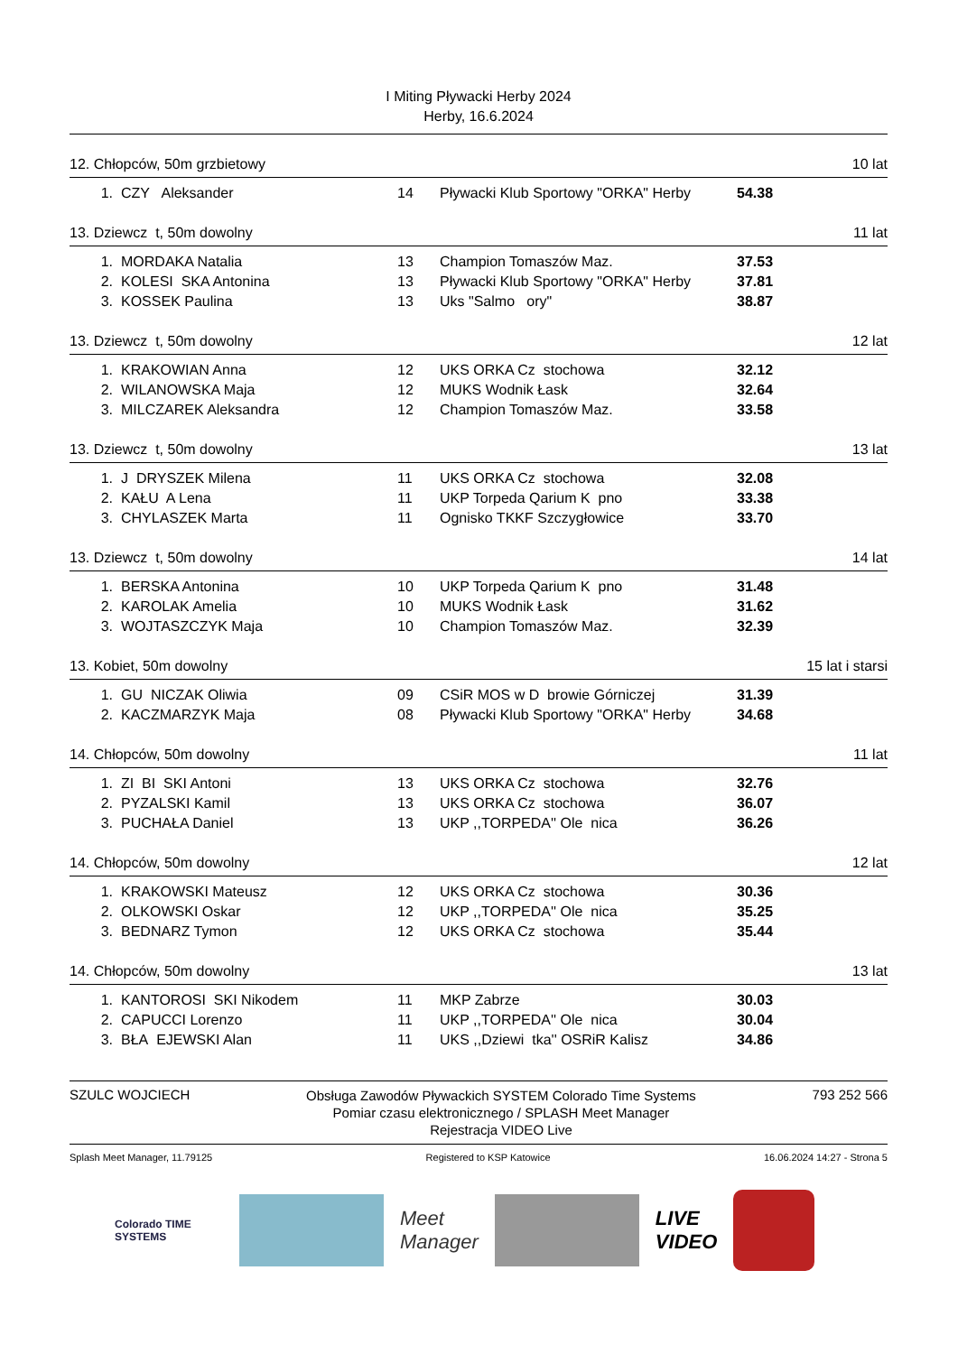I Miting Pływacki Herby 2024
Herby, 16.6.2024
12. Chłopców, 50m grzbietowy 10 lat
| 1. | CZY Aleksander | 14 | Pływacki Klub Sportowy "ORKA" Herby | 54.38 |
13. Dziewcz t, 50m dowolny 11 lat
| 1. | MORDAKA Natalia | 13 | Champion Tomaszów Maz. | 37.53 |
| 2. | KOLESI SKA Antonina | 13 | Pływacki Klub Sportowy "ORKA" Herby | 37.81 |
| 3. | KOSSEK Paulina | 13 | Uks "Salmo ory" | 38.87 |
13. Dziewcz t, 50m dowolny 12 lat
| 1. | KRAKOWIAN Anna | 12 | UKS ORKA Cz stochowa | 32.12 |
| 2. | WILANOWSKA Maja | 12 | MUKS Wodnik Łask | 32.64 |
| 3. | MILCZAREK Aleksandra | 12 | Champion Tomaszów Maz. | 33.58 |
13. Dziewcz t, 50m dowolny 13 lat
| 1. | J DRYSZEK Milena | 11 | UKS ORKA Cz stochowa | 32.08 |
| 2. | KAŁU A Lena | 11 | UKP Torpeda Qarium K pno | 33.38 |
| 3. | CHYLASZEK Marta | 11 | Ognisko TKKF Szczygłowice | 33.70 |
13. Dziewcz t, 50m dowolny 14 lat
| 1. | BERSKA Antonina | 10 | UKP Torpeda Qarium K pno | 31.48 |
| 2. | KAROLAK Amelia | 10 | MUKS Wodnik Łask | 31.62 |
| 3. | WOJTASZCZYK Maja | 10 | Champion Tomaszów Maz. | 32.39 |
13. Kobiet, 50m dowolny 15 lat i starsi
| 1. | GU NICZAK Oliwia | 09 | CSiR MOS w D browie Górniczej | 31.39 |
| 2. | KACZMARZYK Maja | 08 | Pływacki Klub Sportowy "ORKA" Herby | 34.68 |
14. Chłopców, 50m dowolny 11 lat
| 1. | ZI BI SKI Antoni | 13 | UKS ORKA Cz stochowa | 32.76 |
| 2. | PYZALSKI Kamil | 13 | UKS ORKA Cz stochowa | 36.07 |
| 3. | PUCHAŁA Daniel | 13 | UKP ,,TORPEDA'' Ole nica | 36.26 |
14. Chłopców, 50m dowolny 12 lat
| 1. | KRAKOWSKI Mateusz | 12 | UKS ORKA Cz stochowa | 30.36 |
| 2. | OLKOWSKI Oskar | 12 | UKP ,,TORPEDA'' Ole nica | 35.25 |
| 3. | BEDNARZ Tymon | 12 | UKS ORKA Cz stochowa | 35.44 |
14. Chłopców, 50m dowolny 13 lat
| 1. | KANTOROSI SKI Nikodem | 11 | MKP Zabrze | 30.03 |
| 2. | CAPUCCI Lorenzo | 11 | UKP ,,TORPEDA'' Ole nica | 30.04 |
| 3. | BŁA EJEWSKI Alan | 11 | UKS ,,Dziewi tka'' OSRiR Kalisz | 34.86 |
SZULC WOJCIECH
Obsługa Zawodów Pływackich SYSTEM Colorado Time Systems
Pomiar czasu elektronicznego / SPLASH Meet Manager
Rejestracja VIDEO Live
793 252 566
Splash Meet Manager, 11.79125 Registered to KSP Katowice 16.06.2024 14:27 - Strona 5
Colorado TIME SYSTEMS
Meet
Manager
LIVE
VIDEO